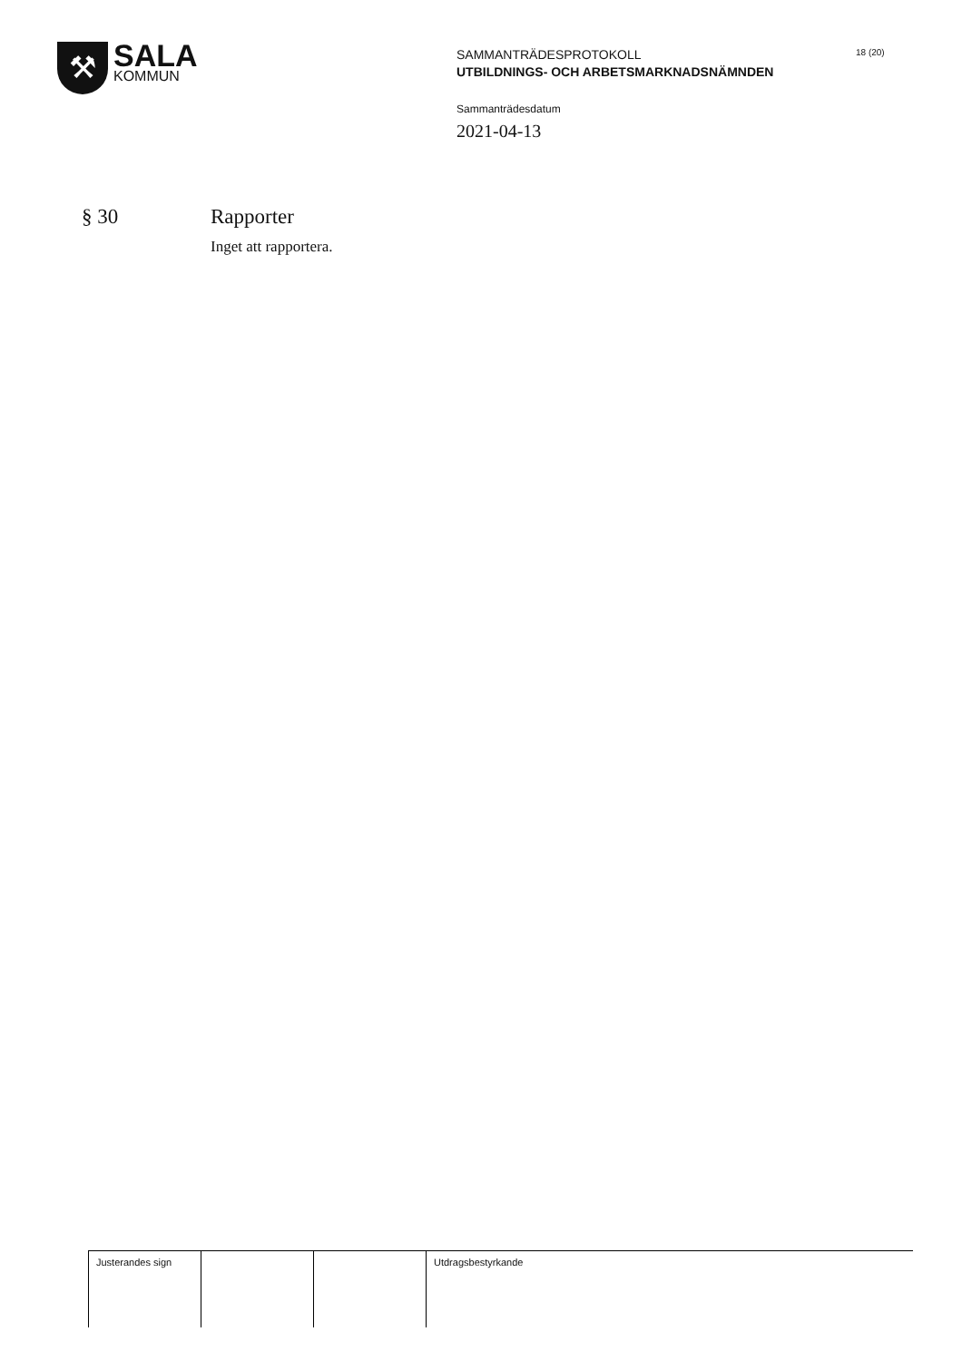⚒
SALA
KOMMUN
SAMMANTRÄDESPROTOKOLL
UTBILDNINGS- OCH ARBETSMARKNADSNÄMNDEN
Sammanträdesdatum
2021-04-13
18 (20)
§ 30 Rapporter
Inget att rapportera.
| Justerandes sign | | | Utdragsbestyrkande |